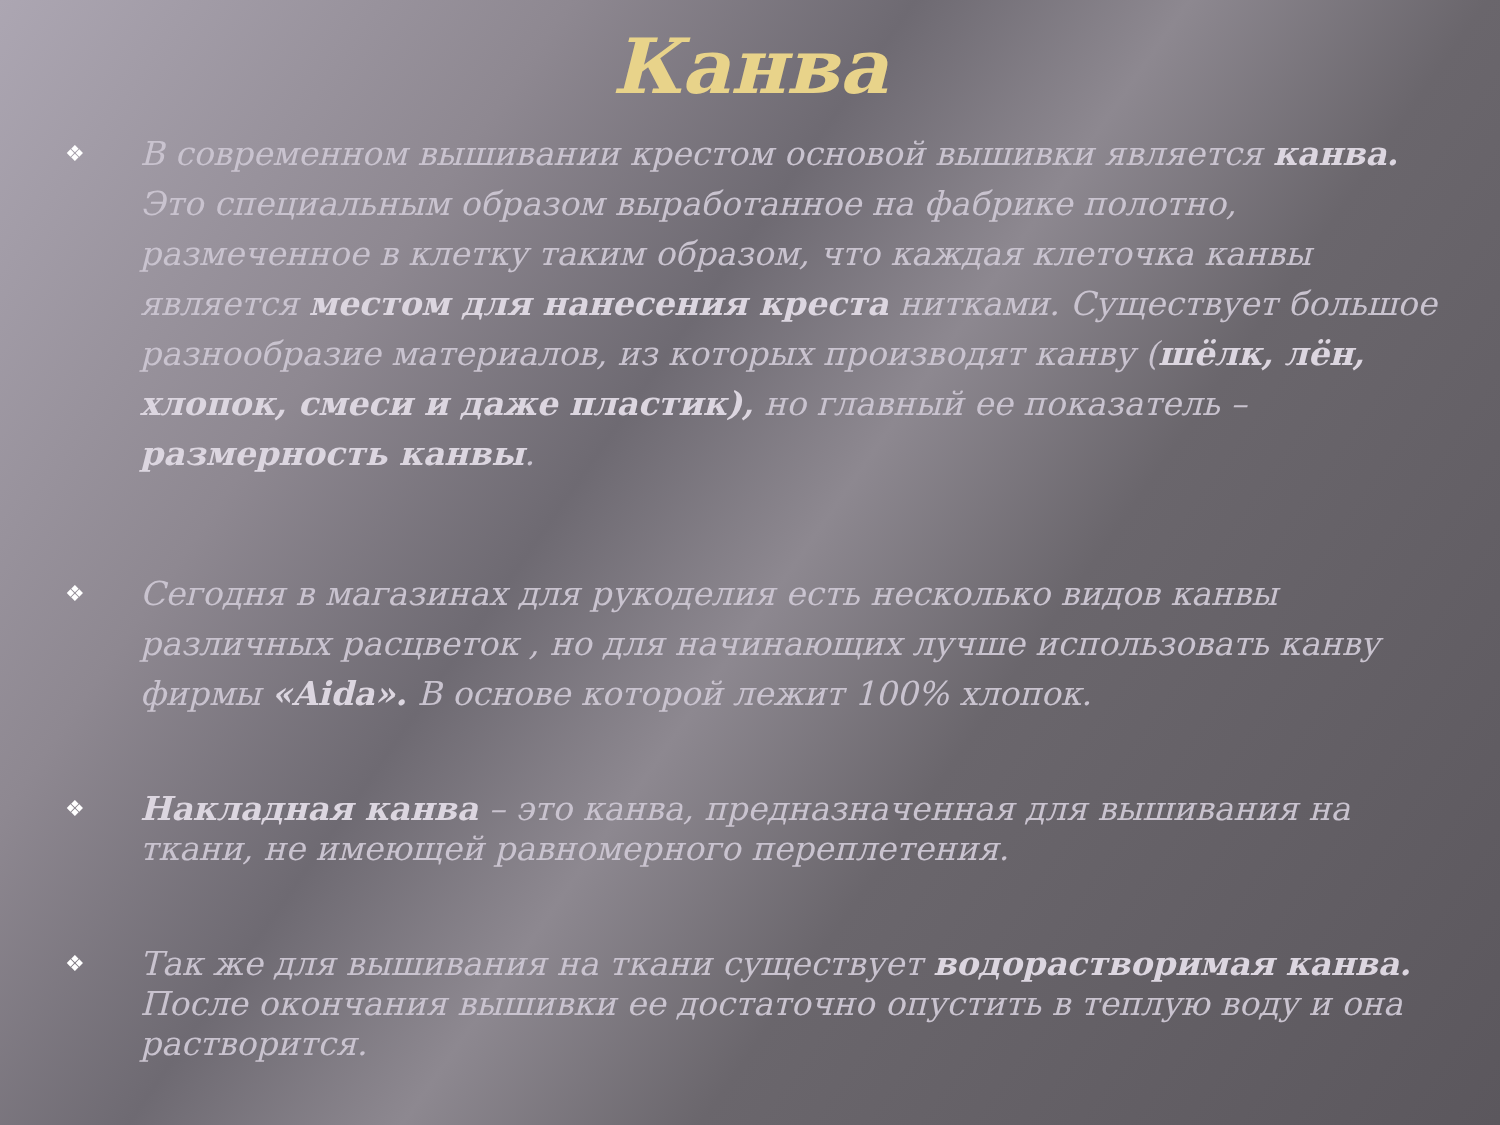Канва
❖ В современном вышивании крестом основой вышивки является канва. Это специальным образом выработанное на фабрике полотно, размеченное в клетку таким образом, что каждая клеточка канвы является местом для нанесения креста нитками. Существует большое разнообразие материалов, из которых производят канву (шёлк, лён, хлопок, смеси и даже пластик), но главный ее показатель – размерность канвы.
❖ Сегодня в магазинах для рукоделия есть несколько видов канвы различных расцветок , но для начинающих лучше использовать канву фирмы «Aida». В основе которой лежит 100% хлопок.
❖ Накладная канва – это канва, предназначенная для вышивания на ткани, не имеющей равномерного переплетения.
❖ Так же для вышивания на ткани существует водорастворимая канва. После окончания вышивки ее достаточно опустить в теплую воду и она растворится.